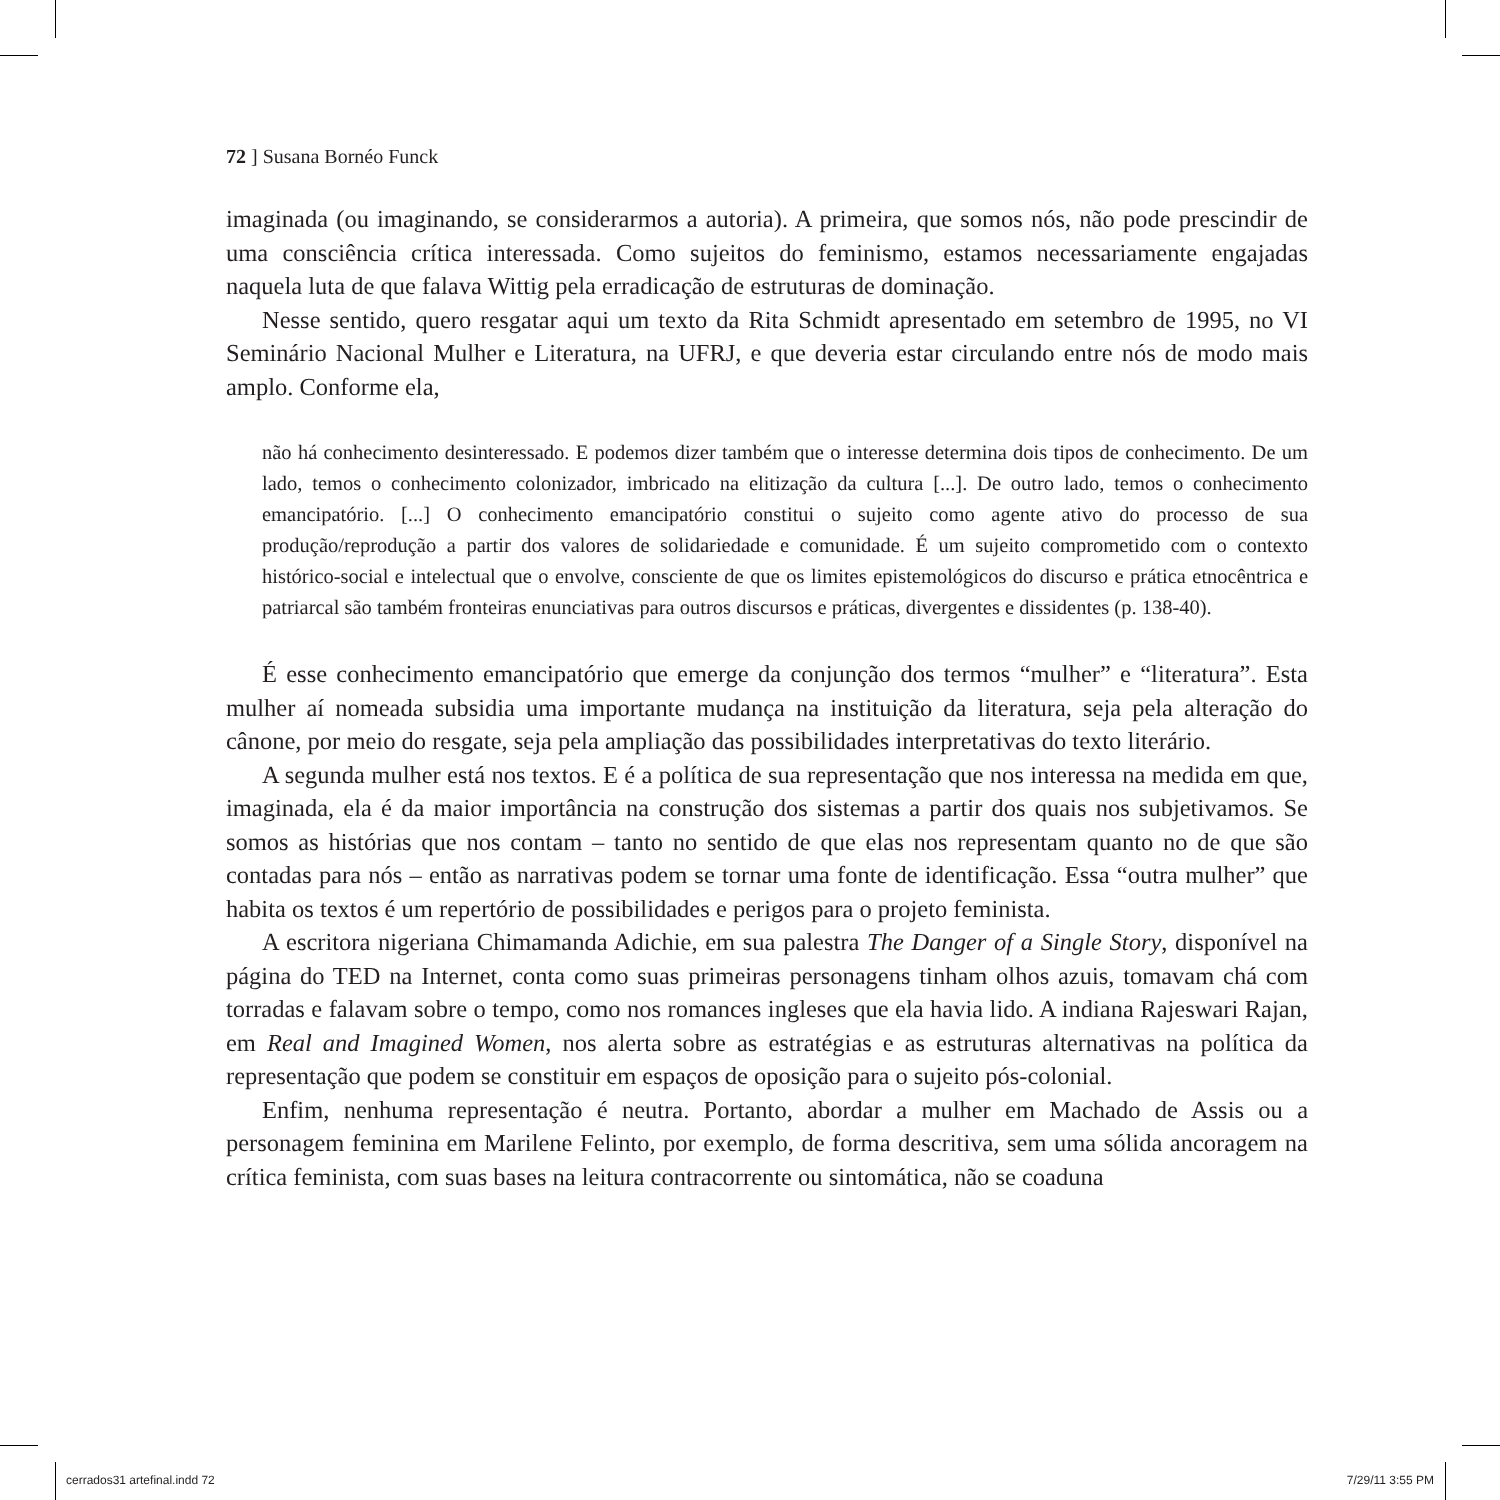72 ] Susana Bornéo Funck
imaginada (ou imaginando, se considerarmos a autoria). A primeira, que somos nós, não pode prescindir de uma consciência crítica interessada. Como sujeitos do feminismo, estamos necessariamente engajadas naquela luta de que falava Wittig pela erradicação de estruturas de dominação.
Nesse sentido, quero resgatar aqui um texto da Rita Schmidt apresentado em setembro de 1995, no VI Seminário Nacional Mulher e Literatura, na UFRJ, e que deveria estar circulando entre nós de modo mais amplo. Conforme ela,
não há conhecimento desinteressado. E podemos dizer também que o interesse determina dois tipos de conhecimento. De um lado, temos o conhecimento colonizador, imbricado na elitização da cultura [...]. De outro lado, temos o conhecimento emancipatório. [...] O conhecimento emancipatório constitui o sujeito como agente ativo do processo de sua produção/reprodução a partir dos valores de solidariedade e comunidade. É um sujeito comprometido com o contexto histórico-social e intelectual que o envolve, consciente de que os limites epistemológicos do discurso e prática etnocêntrica e patriarcal são também fronteiras enunciativas para outros discursos e práticas, divergentes e dissidentes (p. 138-40).
É esse conhecimento emancipatório que emerge da conjunção dos termos “mulher” e “literatura”. Esta mulher aí nomeada subsidia uma importante mudança na instituição da literatura, seja pela alteração do cânone, por meio do resgate, seja pela ampliação das possibilidades interpretativas do texto literário.
A segunda mulher está nos textos. E é a política de sua representação que nos interessa na medida em que, imaginada, ela é da maior importância na construção dos sistemas a partir dos quais nos subjetivamos. Se somos as histórias que nos contam – tanto no sentido de que elas nos representam quanto no de que são contadas para nós – então as narrativas podem se tornar uma fonte de identificação. Essa “outra mulher” que habita os textos é um repertório de possibilidades e perigos para o projeto feminista.
A escritora nigeriana Chimamanda Adichie, em sua palestra The Danger of a Single Story, disponível na página do TED na Internet, conta como suas primeiras personagens tinham olhos azuis, tomavam chá com torradas e falavam sobre o tempo, como nos romances ingleses que ela havia lido. A indiana Rajeswari Rajan, em Real and Imagined Women, nos alerta sobre as estratégias e as estruturas alternativas na política da representação que podem se constituir em espaços de oposição para o sujeito pós-colonial.
Enfim, nenhuma representação é neutra. Portanto, abordar a mulher em Machado de Assis ou a personagem feminina em Marilene Felinto, por exemplo, de forma descritiva, sem uma sólida ancoragem na crítica feminista, com suas bases na leitura contracorrente ou sintomática, não se coaduna
cerrados31 artefinal.indd 72 7/29/11 3:55 PM